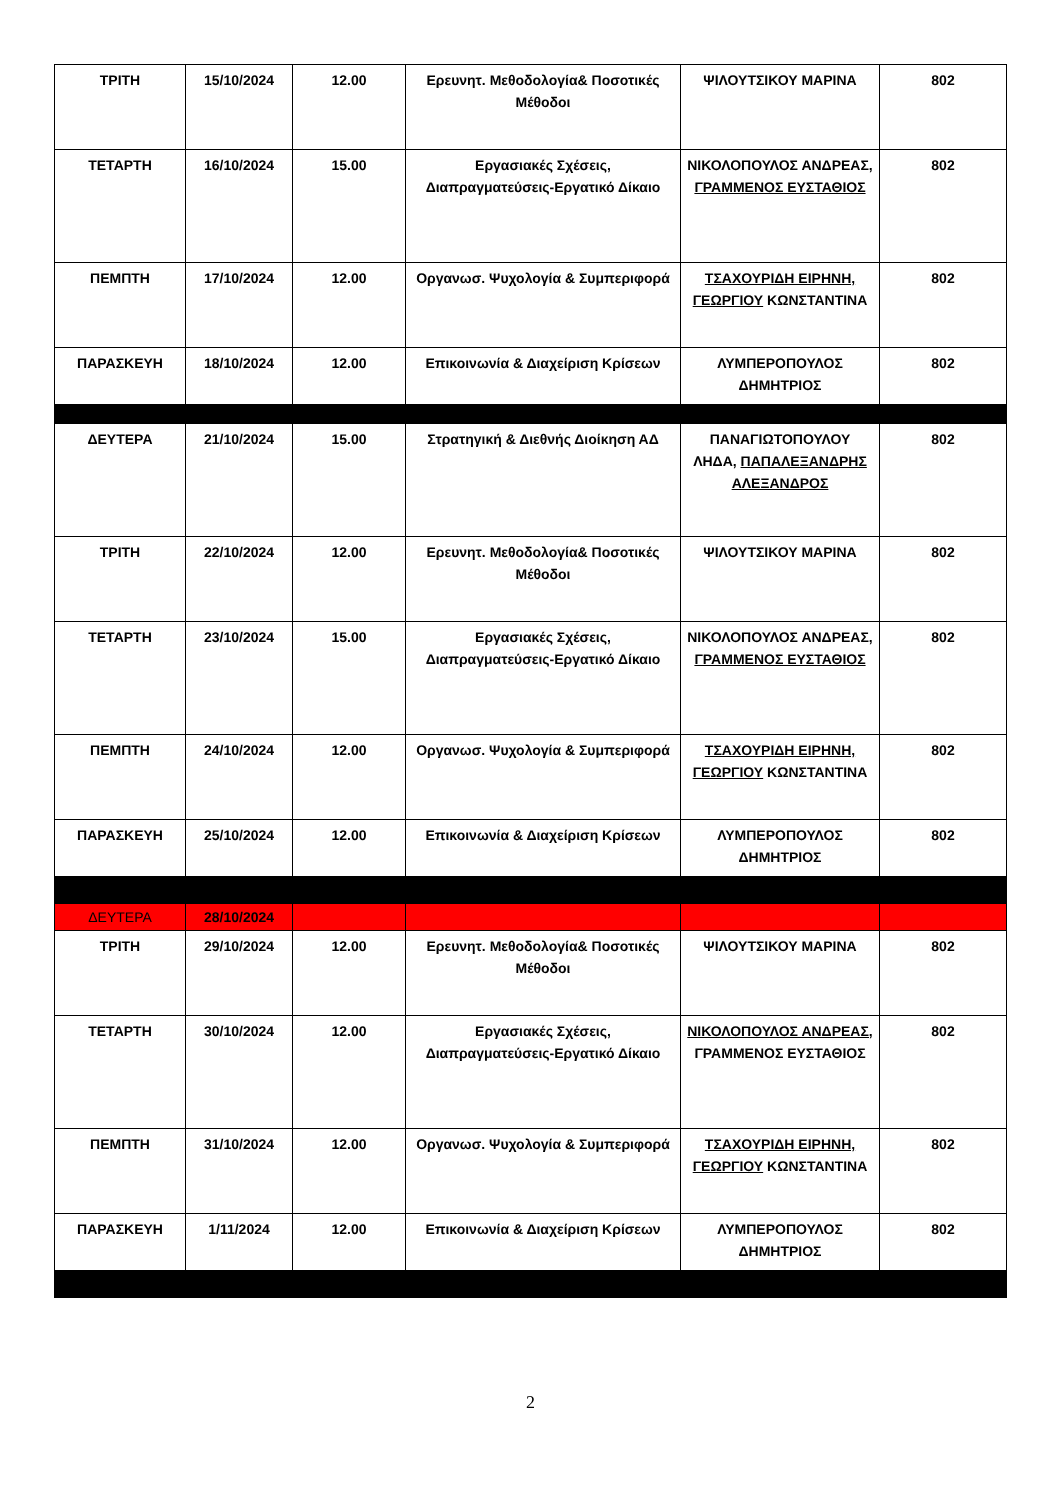| ΤΡΙΤΗ | 15/10/2024 | 12.00 | Ερευνητ. Μεθοδολογία& Ποσοτικές Μέθοδοι | ΨΙΛΟΥΤΣΙΚΟΥ ΜΑΡΙΝΑ | 802 |
| ΤΕΤΑΡΤΗ | 16/10/2024 | 15.00 | Εργασιακές Σχέσεις, Διαπραγματεύσεις-Εργατικό Δίκαιο | ΝΙΚΟΛΟΠΟΥΛΟΣ ΑΝΔΡΕΑΣ, ΓΡΑΜΜΕΝΟΣ ΕΥΣΤΑΘΙΟΣ | 802 |
| ΠΕΜΠΤΗ | 17/10/2024 | 12.00 | Οργανωσ. Ψυχολογία & Συμπεριφορά | ΤΣΑΧΟΥΡΙΔΗ ΕΙΡΗΝΗ, ΓΕΩΡΓΙΟΥ ΚΩΝΣΤΑΝΤΙΝΑ | 802 |
| ΠΑΡΑΣΚΕΥΗ | 18/10/2024 | 12.00 | Επικοινωνία & Διαχείριση Κρίσεων | ΛΥΜΠΕΡΟΠΟΥΛΟΣ ΔΗΜΗΤΡΙΟΣ | 802 |
| ΔΕΥΤΕΡΑ | 21/10/2024 | 15.00 | Στρατηγική & Διεθνής Διοίκηση ΑΔ | ΠΑΝΑΓΙΩΤΟΠΟΥΛΟΥ ΛΗΔΑ, ΠΑΠΑΛΕΞΑΝΔΡΗΣ ΑΛΕΞΑΝΔΡΟΣ | 802 |
| ΤΡΙΤΗ | 22/10/2024 | 12.00 | Ερευνητ. Μεθοδολογία& Ποσοτικές Μέθοδοι | ΨΙΛΟΥΤΣΙΚΟΥ ΜΑΡΙΝΑ | 802 |
| ΤΕΤΑΡΤΗ | 23/10/2024 | 15.00 | Εργασιακές Σχέσεις, Διαπραγματεύσεις-Εργατικό Δίκαιο | ΝΙΚΟΛΟΠΟΥΛΟΣ ΑΝΔΡΕΑΣ, ΓΡΑΜΜΕΝΟΣ ΕΥΣΤΑΘΙΟΣ | 802 |
| ΠΕΜΠΤΗ | 24/10/2024 | 12.00 | Οργανωσ. Ψυχολογία & Συμπεριφορά | ΤΣΑΧΟΥΡΙΔΗ ΕΙΡΗΝΗ, ΓΕΩΡΓΙΟΥ ΚΩΝΣΤΑΝΤΙΝΑ | 802 |
| ΠΑΡΑΣΚΕΥΗ | 25/10/2024 | 12.00 | Επικοινωνία & Διαχείριση Κρίσεων | ΛΥΜΠΕΡΟΠΟΥΛΟΣ ΔΗΜΗΤΡΙΟΣ | 802 |
| ΔΕΥΤΕΡΑ | 28/10/2024 | | | | |
| ΤΡΙΤΗ | 29/10/2024 | 12.00 | Ερευνητ. Μεθοδολογία& Ποσοτικές Μέθοδοι | ΨΙΛΟΥΤΣΙΚΟΥ ΜΑΡΙΝΑ | 802 |
| ΤΕΤΑΡΤΗ | 30/10/2024 | 12.00 | Εργασιακές Σχέσεις, Διαπραγματεύσεις-Εργατικό Δίκαιο | ΝΙΚΟΛΟΠΟΥΛΟΣ ΑΝΔΡΕΑΣ, ΓΡΑΜΜΕΝΟΣ ΕΥΣΤΑΘΙΟΣ | 802 |
| ΠΕΜΠΤΗ | 31/10/2024 | 12.00 | Οργανωσ. Ψυχολογία & Συμπεριφορά | ΤΣΑΧΟΥΡΙΔΗ ΕΙΡΗΝΗ, ΓΕΩΡΓΙΟΥ ΚΩΝΣΤΑΝΤΙΝΑ | 802 |
| ΠΑΡΑΣΚΕΥΗ | 1/11/2024 | 12.00 | Επικοινωνία & Διαχείριση Κρίσεων | ΛΥΜΠΕΡΟΠΟΥΛΟΣ ΔΗΜΗΤΡΙΟΣ | 802 |
2